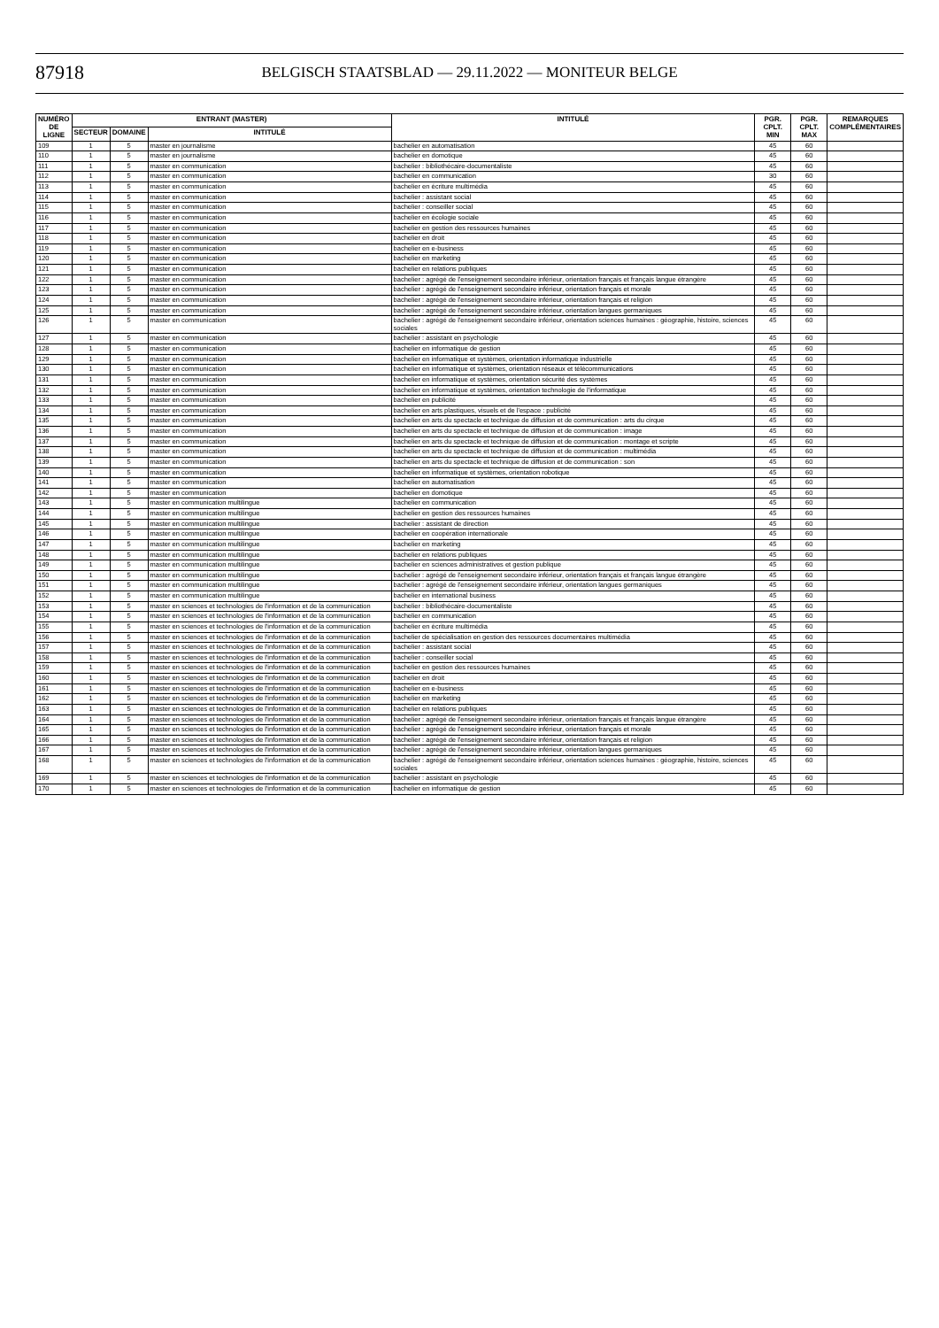87918
BELGISCH STAATSBLAD — 29.11.2022 — MONITEUR BELGE
| NUMÉRO DE LIGNE | ENTRANT (MASTER) | | | INTITULÉ | PGR. CPLT. MIN | PGR. CPLT. MAX | REMARQUES COMPLÉMENTAIRES |
| --- | --- | --- | --- | --- | --- | --- | --- |
| | SECTEUR | DOMAINE | INTITULÉ | | | | |
| 109 | 1 | 5 | master en journalisme | bachelier en automatisation | 45 | 60 | |
| 110 | 1 | 5 | master en journalisme | bachelier en domotique | 45 | 60 | |
| 111 | 1 | 5 | master en communication | bachelier : bibliothécaire-documentaliste | 45 | 60 | |
| 112 | 1 | 5 | master en communication | bachelier en communication | 30 | 60 | |
| 113 | 1 | 5 | master en communication | bachelier en écriture multimédia | 45 | 60 | |
| 114 | 1 | 5 | master en communication | bachelier : assistant social | 45 | 60 | |
| 115 | 1 | 5 | master en communication | bachelier : conseiller social | 45 | 60 | |
| 116 | 1 | 5 | master en communication | bachelier en écologie sociale | 45 | 60 | |
| 117 | 1 | 5 | master en communication | bachelier en gestion des ressources humaines | 45 | 60 | |
| 118 | 1 | 5 | master en communication | bachelier en droit | 45 | 60 | |
| 119 | 1 | 5 | master en communication | bachelier en e-business | 45 | 60 | |
| 120 | 1 | 5 | master en communication | bachelier en marketing | 45 | 60 | |
| 121 | 1 | 5 | master en communication | bachelier en relations publiques | 45 | 60 | |
| 122 | 1 | 5 | master en communication | bachelier : agrégé de l'enseignement secondaire inférieur, orientation français et français langue étrangère | 45 | 60 | |
| 123 | 1 | 5 | master en communication | bachelier : agrégé de l'enseignement secondaire inférieur, orientation français et morale | 45 | 60 | |
| 124 | 1 | 5 | master en communication | bachelier : agrégé de l'enseignement secondaire inférieur, orientation français et religion | 45 | 60 | |
| 125 | 1 | 5 | master en communication | bachelier : agrégé de l'enseignement secondaire inférieur, orientation langues germaniques | 45 | 60 | |
| 126 | 1 | 5 | master en communication | bachelier : agrégé de l'enseignement secondaire inférieur, orientation sciences humaines : géographie, histoire, sciences sociales | 45 | 60 | |
| 127 | 1 | 5 | master en communication | bachelier : assistant en psychologie | 45 | 60 | |
| 128 | 1 | 5 | master en communication | bachelier en informatique de gestion | 45 | 60 | |
| 129 | 1 | 5 | master en communication | bachelier en informatique et systèmes, orientation informatique industrielle | 45 | 60 | |
| 130 | 1 | 5 | master en communication | bachelier en informatique et systèmes, orientation réseaux et télécommunications | 45 | 60 | |
| 131 | 1 | 5 | master en communication | bachelier en informatique et systèmes, orientation sécurité des systèmes | 45 | 60 | |
| 132 | 1 | 5 | master en communication | bachelier en informatique et systèmes, orientation technologie de l'informatique | 45 | 60 | |
| 133 | 1 | 5 | master en communication | bachelier en publicité | 45 | 60 | |
| 134 | 1 | 5 | master en communication | bachelier en arts plastiques, visuels et de l'espace : publicité | 45 | 60 | |
| 135 | 1 | 5 | master en communication | bachelier en arts du spectacle et technique de diffusion et de communication : arts du cirque | 45 | 60 | |
| 136 | 1 | 5 | master en communication | bachelier en arts du spectacle et technique de diffusion et de communication : image | 45 | 60 | |
| 137 | 1 | 5 | master en communication | bachelier en arts du spectacle et technique de diffusion et de communication : montage et scripte | 45 | 60 | |
| 138 | 1 | 5 | master en communication | bachelier en arts du spectacle et technique de diffusion et de communication : multimédia | 45 | 60 | |
| 139 | 1 | 5 | master en communication | bachelier en arts du spectacle et technique de diffusion et de communication : son | 45 | 60 | |
| 140 | 1 | 5 | master en communication | bachelier en informatique et systèmes, orientation robotique | 45 | 60 | |
| 141 | 1 | 5 | master en communication | bachelier en automatisation | 45 | 60 | |
| 142 | 1 | 5 | master en communication | bachelier en domotique | 45 | 60 | |
| 143 | 1 | 5 | master en communication multilingue | bachelier en communication | 45 | 60 | |
| 144 | 1 | 5 | master en communication multilingue | bachelier en gestion des ressources humaines | 45 | 60 | |
| 145 | 1 | 5 | master en communication multilingue | bachelier : assistant de direction | 45 | 60 | |
| 146 | 1 | 5 | master en communication multilingue | bachelier en coopération internationale | 45 | 60 | |
| 147 | 1 | 5 | master en communication multilingue | bachelier en marketing | 45 | 60 | |
| 148 | 1 | 5 | master en communication multilingue | bachelier en relations publiques | 45 | 60 | |
| 149 | 1 | 5 | master en communication multilingue | bachelier en sciences administratives et gestion publique | 45 | 60 | |
| 150 | 1 | 5 | master en communication multilingue | bachelier : agrégé de l'enseignement secondaire inférieur, orientation français et français langue étrangère | 45 | 60 | |
| 151 | 1 | 5 | master en communication multilingue | bachelier : agrégé de l'enseignement secondaire inférieur, orientation langues germaniques | 45 | 60 | |
| 152 | 1 | 5 | master en communication multilingue | bachelier en international business | 45 | 60 | |
| 153 | 1 | 5 | master en sciences et technologies de l'information et de la communication | bachelier : bibliothécaire-documentaliste | 45 | 60 | |
| 154 | 1 | 5 | master en sciences et technologies de l'information et de la communication | bachelier en communication | 45 | 60 | |
| 155 | 1 | 5 | master en sciences et technologies de l'information et de la communication | bachelier en écriture multimédia | 45 | 60 | |
| 156 | 1 | 5 | master en sciences et technologies de l'information et de la communication | bachelier de spécialisation en gestion des ressources documentaires multimédia | 45 | 60 | |
| 157 | 1 | 5 | master en sciences et technologies de l'information et de la communication | bachelier : assistant social | 45 | 60 | |
| 158 | 1 | 5 | master en sciences et technologies de l'information et de la communication | bachelier : conseiller social | 45 | 60 | |
| 159 | 1 | 5 | master en sciences et technologies de l'information et de la communication | bachelier en gestion des ressources humaines | 45 | 60 | |
| 160 | 1 | 5 | master en sciences et technologies de l'information et de la communication | bachelier en droit | 45 | 60 | |
| 161 | 1 | 5 | master en sciences et technologies de l'information et de la communication | bachelier en e-business | 45 | 60 | |
| 162 | 1 | 5 | master en sciences et technologies de l'information et de la communication | bachelier en marketing | 45 | 60 | |
| 163 | 1 | 5 | master en sciences et technologies de l'information et de la communication | bachelier en relations publiques | 45 | 60 | |
| 164 | 1 | 5 | master en sciences et technologies de l'information et de la communication | bachelier : agrégé de l'enseignement secondaire inférieur, orientation français et français langue étrangère | 45 | 60 | |
| 165 | 1 | 5 | master en sciences et technologies de l'information et de la communication | bachelier : agrégé de l'enseignement secondaire inférieur, orientation français et morale | 45 | 60 | |
| 166 | 1 | 5 | master en sciences et technologies de l'information et de la communication | bachelier : agrégé de l'enseignement secondaire inférieur, orientation français et religion | 45 | 60 | |
| 167 | 1 | 5 | master en sciences et technologies de l'information et de la communication | bachelier : agrégé de l'enseignement secondaire inférieur, orientation langues germaniques | 45 | 60 | |
| 168 | 1 | 5 | master en sciences et technologies de l'information et de la communication | bachelier : agrégé de l'enseignement secondaire inférieur, orientation sciences humaines : géographie, histoire, sciences sociales | 45 | 60 | |
| 169 | 1 | 5 | master en sciences et technologies de l'information et de la communication | bachelier : assistant en psychologie | 45 | 60 | |
| 170 | 1 | 5 | master en sciences et technologies de l'information et de la communication | bachelier en informatique de gestion | 45 | 60 | |